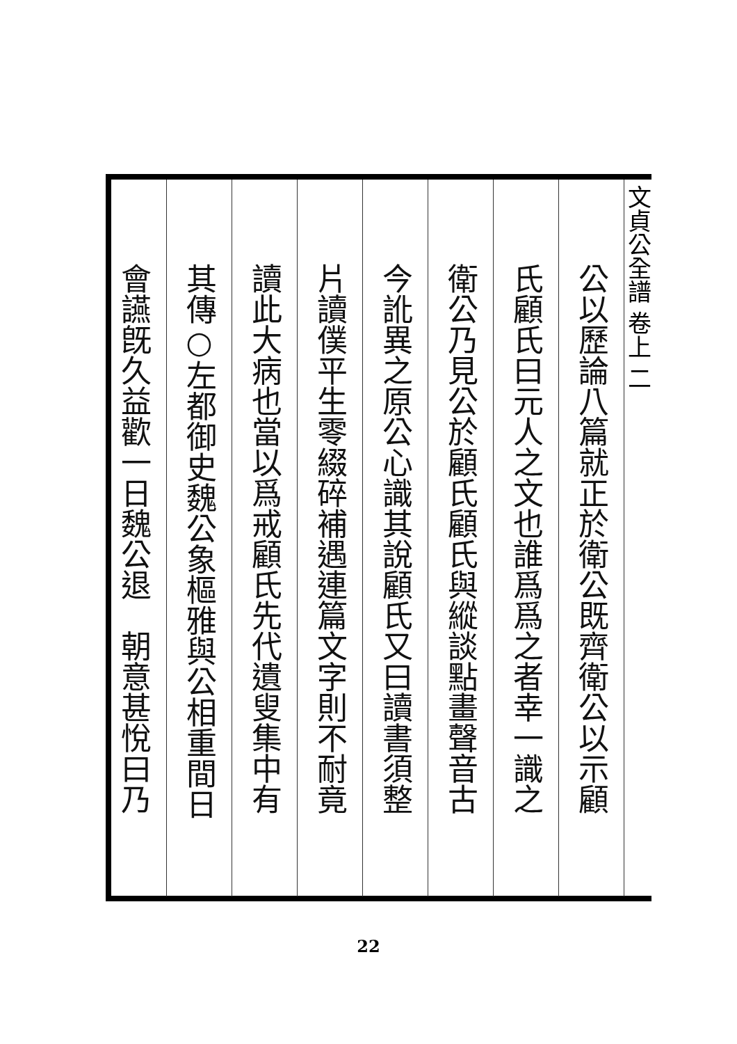文貞公全譜 卷上 二
公以歷論八篇就正於衛公既齊衛公以示顧
氏顧氏曰元人之文也誰爲爲之者幸一識之
衛公乃見公於顧氏顧氏與縱談點畫聲音古
今訛異之原公心識其說顧氏又曰讀書須整
片讀僕平生零綴碎補遇連篇文字則不耐竟
讀此大病也當以爲戒顧氏先代遺叟集中有
其傳○左都御史魏公象樞雅與公相重間日
會讌旣久益歡一日魏公退　朝意甚悅曰乃
22